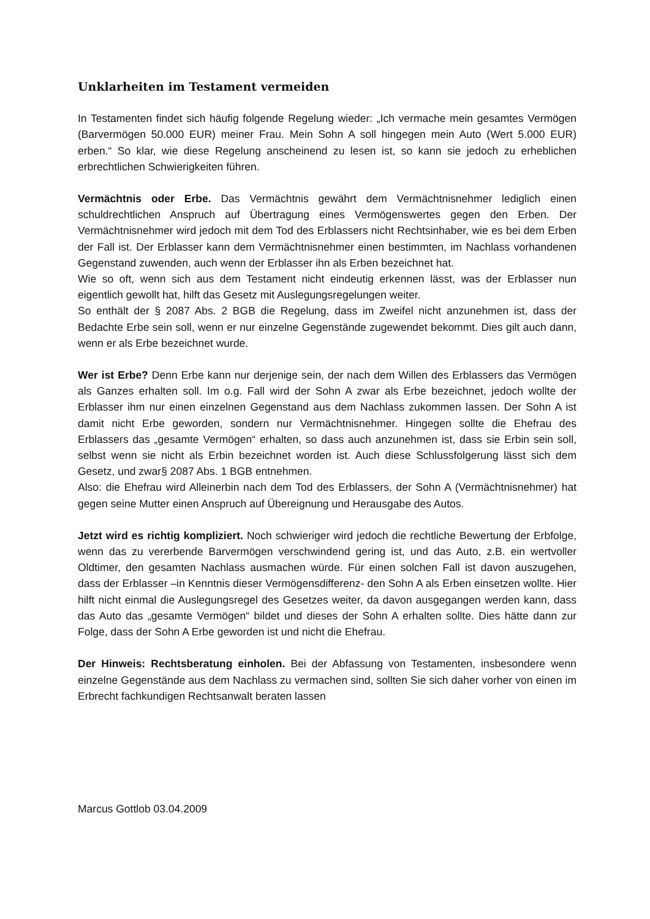Unklarheiten im Testament vermeiden
In Testamenten findet sich häufig folgende Regelung wieder: „Ich vermache mein gesamtes Vermögen (Barvermögen 50.000 EUR) meiner Frau. Mein Sohn A soll hingegen mein Auto (Wert 5.000 EUR) erben.“ So klar, wie diese Regelung anscheinend zu lesen ist, so kann sie jedoch zu erheblichen erbrechtlichen Schwierigkeiten führen.
Vermächtnis oder Erbe. Das Vermächtnis gewährt dem Vermächtnisnehmer lediglich einen schuldrechtlichen Anspruch auf Übertragung eines Vermögenswertes gegen den Erben. Der Vermächtnisnehmer wird jedoch mit dem Tod des Erblassers nicht Rechtsinhaber, wie es bei dem Erben der Fall ist. Der Erblasser kann dem Vermächtnisnehmer einen bestimmten, im Nachlass vorhandenen Gegenstand zuwenden, auch wenn der Erblasser ihn als Erben bezeichnet hat.
Wie so oft, wenn sich aus dem Testament nicht eindeutig erkennen lässt, was der Erblasser nun eigentlich gewollt hat, hilft das Gesetz mit Auslegungsregelungen weiter.
So enthält der § 2087 Abs. 2 BGB die Regelung, dass im Zweifel nicht anzunehmen ist, dass der Bedachte Erbe sein soll, wenn er nur einzelne Gegenstände zugewendet bekommt. Dies gilt auch dann, wenn er als Erbe bezeichnet wurde.
Wer ist Erbe? Denn Erbe kann nur derjenige sein, der nach dem Willen des Erblassers das Vermögen als Ganzes erhalten soll. Im o.g. Fall wird der Sohn A zwar als Erbe bezeichnet, jedoch wollte der Erblasser ihm nur einen einzelnen Gegenstand aus dem Nachlass zukommen lassen. Der Sohn A ist damit nicht Erbe geworden, sondern nur Vermächtnisnehmer. Hingegen sollte die Ehefrau des Erblassers das „gesamte Vermögen“ erhalten, so dass auch anzunehmen ist, dass sie Erbin sein soll, selbst wenn sie nicht als Erbin bezeichnet worden ist. Auch diese Schlussfolgerung lässt sich dem Gesetz, und zwar§ 2087 Abs. 1 BGB entnehmen.
Also: die Ehefrau wird Alleinerbin nach dem Tod des Erblassers, der Sohn A (Vermächtnisnehmer) hat gegen seine Mutter einen Anspruch auf Übereignung und Herausgabe des Autos.
Jetzt wird es richtig kompliziert. Noch schwieriger wird jedoch die rechtliche Bewertung der Erbfolge, wenn das zu vererbende Barvermögen verschwindend gering ist, und das Auto, z.B. ein wertvoller Oldtimer, den gesamten Nachlass ausmachen würde. Für einen solchen Fall ist davon auszugehen, dass der Erblasser –in Kenntnis dieser Vermögensdifferenz- den Sohn A als Erben einsetzen wollte. Hier hilft nicht einmal die Auslegungsregel des Gesetzes weiter, da davon ausgegangen werden kann, dass das Auto das „gesamte Vermögen“ bildet und dieses der Sohn A erhalten sollte. Dies hätte dann zur Folge, dass der Sohn A Erbe geworden ist und nicht die Ehefrau.
Der Hinweis: Rechtsberatung einholen. Bei der Abfassung von Testamenten, insbesondere wenn einzelne Gegenstände aus dem Nachlass zu vermachen sind, sollten Sie sich daher vorher von einen im Erbrecht fachkundigen Rechtsanwalt beraten lassen
Marcus Gottlob 03.04.2009